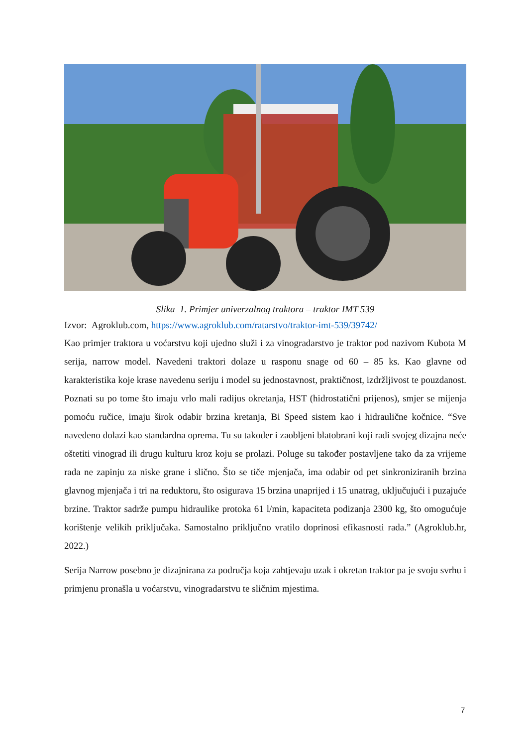Slika 1. Primjer univerzalnog traktora – traktor IMT 539
Izvor: Agroklub.com, https://www.agroklub.com/ratarstvo/traktor-imt-539/39742/
Kao primjer traktora u voćarstvu koji ujedno služi i za vinogradarstvo je traktor pod nazivom Kubota M serija, narrow model. Navedeni traktori dolaze u rasponu snage od 60 – 85 ks. Kao glavne od karakteristika koje krase navedenu seriju i model su jednostavnost, praktičnost, izdržljivost te pouzdanost. Poznati su po tome što imaju vrlo mali radijus okretanja, HST (hidrostatični prijenos), smjer se mijenja pomoću ručice, imaju širok odabir brzina kretanja, Bi Speed sistem kao i hidraulične kočnice. “Sve navedeno dolazi kao standardna oprema. Tu su također i zaobljeni blatobrani koji radi svojeg dizajna neće oštetiti vinograd ili drugu kulturu kroz koju se prolazi. Poluge su također postavljene tako da za vrijeme rada ne zapinju za niske grane i slično. Što se tiče mjenjača, ima odabir od pet sinkroniziranih brzina glavnog mjenjača i tri na reduktoru, što osigurava 15 brzina unaprijed i 15 unatrag, uključujući i puzajuće brzine. Traktor sadrže pumpu hidraulike protoka 61 l/min, kapaciteta podizanja 2300 kg, što omogućuje korištenje velikih priključaka. Samostalno priključno vratilo doprinosi efikasnosti rada.” (Agroklub.hr, 2022.)
Serija Narrow posebno je dizajnirana za područja koja zahtjevaju uzak i okretan traktor pa je svoju svrhu i primjenu pronašla u voćarstvu, vinogradarstvu te sličnim mjestima.
7